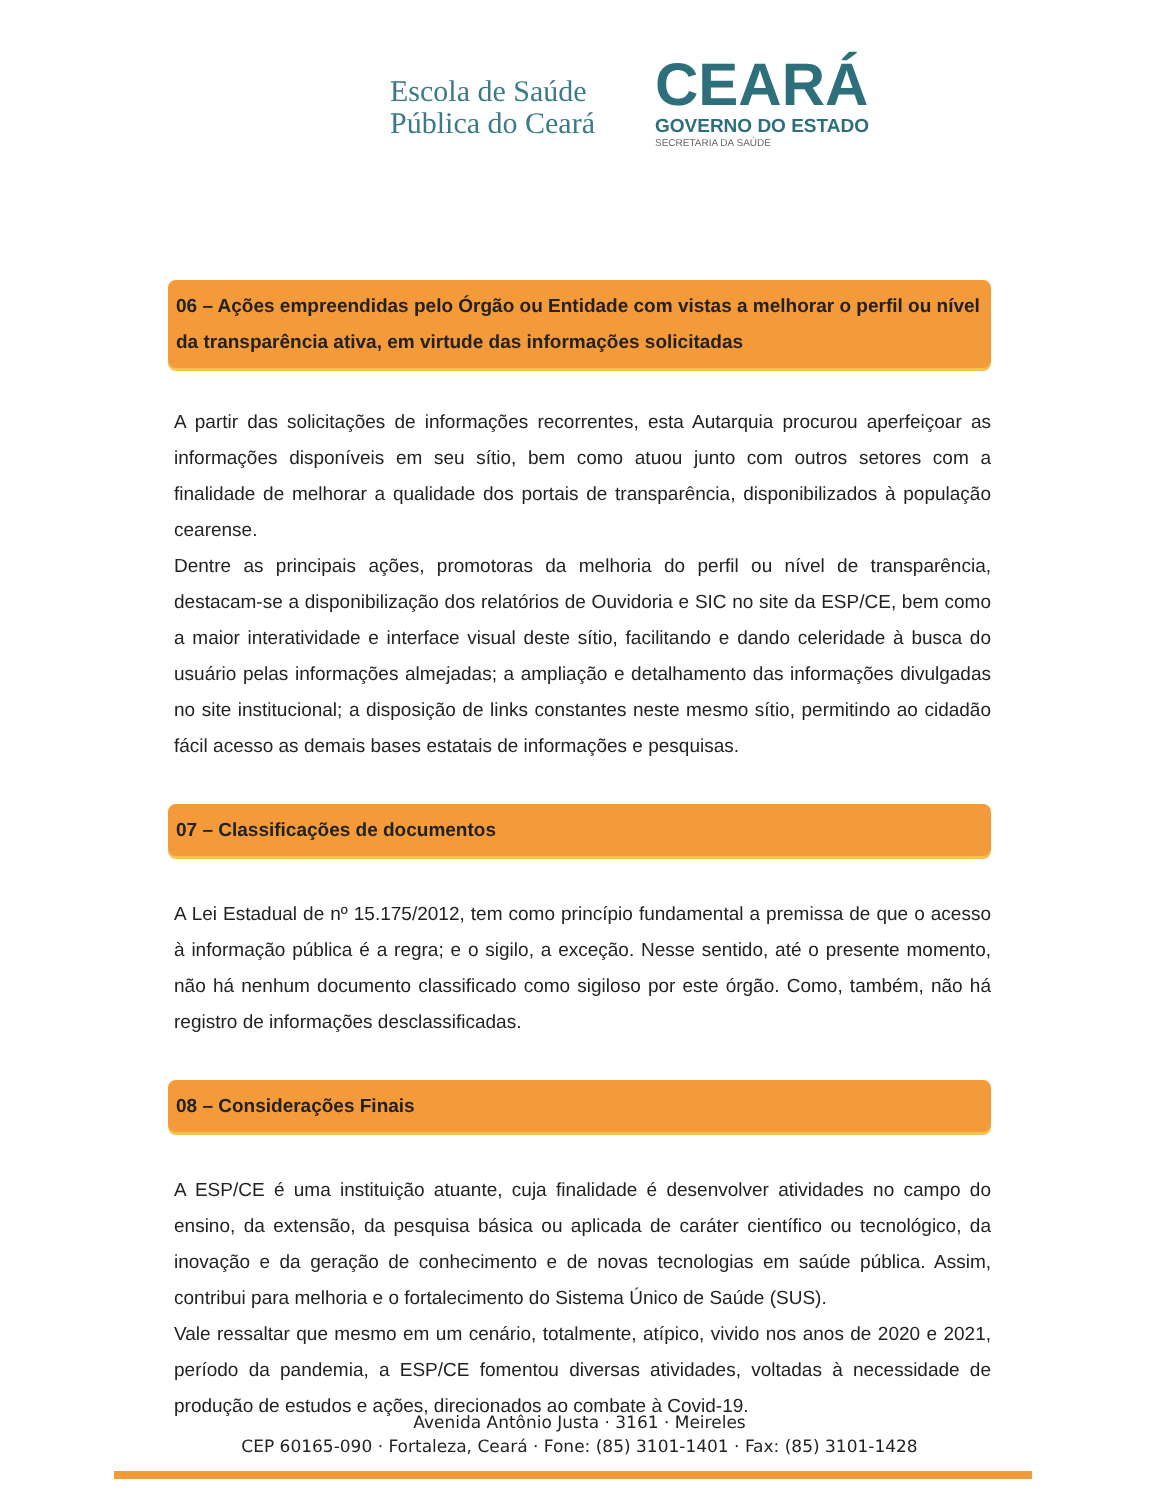Escola de Saúde
Pública do Ceará
CEARÁ
GOVERNO DO ESTADO
SECRETARIA DA SAÚDE
06 – Ações empreendidas pelo Órgão ou Entidade com vistas a melhorar o perfil ou nível da transparência ativa, em virtude das informações solicitadas
A partir das solicitações de informações recorrentes, esta Autarquia procurou aperfeiçoar as informações disponíveis em seu sítio, bem como atuou junto com outros setores com a finalidade de melhorar a qualidade dos portais de transparência, disponibilizados à população cearense.
Dentre as principais ações, promotoras da melhoria do perfil ou nível de transparência, destacam-se a disponibilização dos relatórios de Ouvidoria e SIC no site da ESP/CE, bem como a maior interatividade e interface visual deste sítio, facilitando e dando celeridade à busca do usuário pelas informações almejadas; a ampliação e detalhamento das informações divulgadas no site institucional; a disposição de links constantes neste mesmo sítio, permitindo ao cidadão fácil acesso as demais bases estatais de informações e pesquisas.
07 – Classificações de documentos
A Lei Estadual de nº 15.175/2012, tem como princípio fundamental a premissa de que o acesso à informação pública é a regra; e o sigilo, a exceção. Nesse sentido, até o presente momento, não há nenhum documento classificado como sigiloso por este órgão. Como, também, não há registro de informações desclassificadas.
08 – Considerações Finais
A ESP/CE é uma instituição atuante, cuja finalidade é desenvolver atividades no campo do ensino, da extensão, da pesquisa básica ou aplicada de caráter científico ou tecnológico, da inovação e da geração de conhecimento e de novas tecnologias em saúde pública. Assim, contribui para melhoria e o fortalecimento do Sistema Único de Saúde (SUS).
Vale ressaltar que mesmo em um cenário, totalmente, atípico, vivido nos anos de 2020 e 2021, período da pandemia, a ESP/CE fomentou diversas atividades, voltadas à necessidade de produção de estudos e ações, direcionados ao combate à Covid-19.
Avenida Antônio Justa · 3161 · Meireles
CEP 60165-090 · Fortaleza, Ceará · Fone: (85) 3101-1401 · Fax: (85) 3101-1428